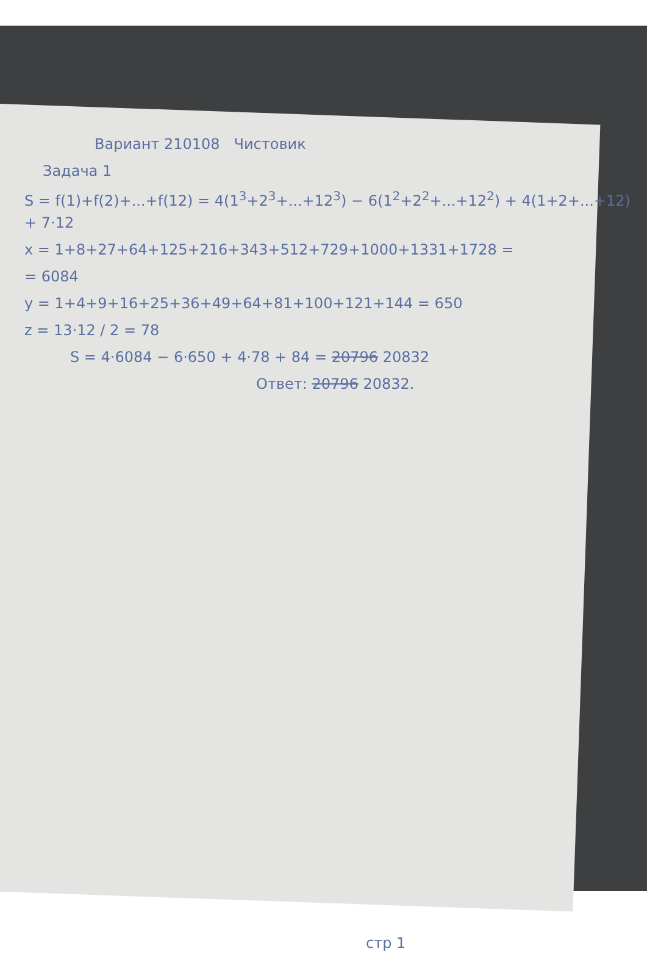Вариант 210108 Чистовик
Задача 1
S = f(1)+f(2)+...+f(12) = 4(1<sup>3</sup>+2<sup>3</sup>+...+12<sup>3</sup>) − 6(1<sup>2</sup>+2<sup>2</sup>+...+12<sup>2</sup>) + 4(1+2+...+12) + 7·12
x = 1+8+27+64+125+216+343+512+729+1000+1331+1728 =
= 6084
y = 1+4+9+16+25+36+49+64+81+100+121+144 = 650
z = 13·12 / 2 = 78
S = 4·6084 − 6·650 + 4·78 + 84 = 20796 20832
Ответ: 20796 20832.
стр 1